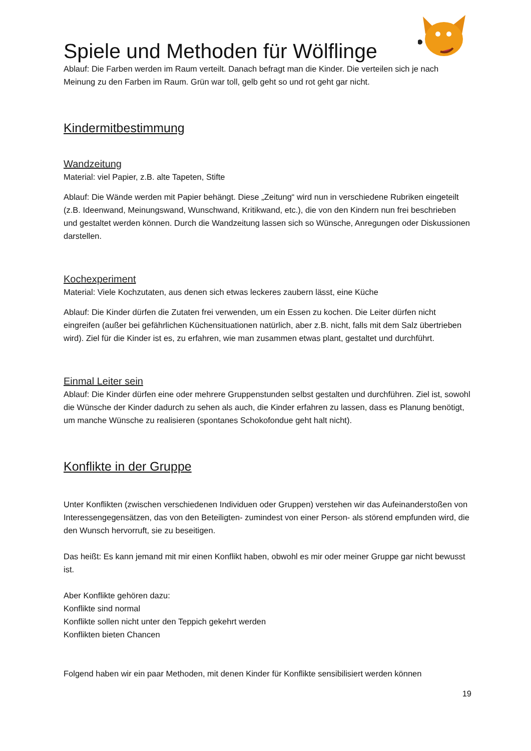Spiele und Methoden für Wölflinge
Ablauf: Die Farben werden im Raum verteilt. Danach befragt man die Kinder. Die verteilen sich je nach Meinung zu den Farben im Raum. Grün war toll, gelb geht so und rot geht gar nicht.
Kindermitbestimmung
Wandzeitung
Material: viel Papier, z.B. alte Tapeten, Stifte
Ablauf: Die Wände werden mit Papier behängt. Diese „Zeitung“ wird nun in verschiedene Rubriken eingeteilt (z.B. Ideenwand, Meinungswand, Wunschwand, Kritikwand, etc.), die von den Kindern nun frei beschrieben und gestaltet werden können. Durch die Wandzeitung lassen sich so Wünsche, Anregungen oder Diskussionen darstellen.
Kochexperiment
Material: Viele Kochzutaten, aus denen sich etwas leckeres zaubern lässt, eine Küche
Ablauf: Die Kinder dürfen die Zutaten frei verwenden, um ein Essen zu kochen. Die Leiter dürfen nicht eingreifen (außer bei gefährlichen Küchensituationen natürlich, aber z.B. nicht, falls mit dem Salz übertrieben wird). Ziel für die Kinder ist es, zu erfahren, wie man zusammen etwas plant, gestaltet und durchführt.
Einmal Leiter sein
Ablauf: Die Kinder dürfen eine oder mehrere Gruppenstunden selbst gestalten und durchführen. Ziel ist, sowohl die Wünsche der Kinder dadurch zu sehen als auch, die Kinder erfahren zu lassen, dass es Planung benötigt, um manche Wünsche zu realisieren (spontanes Schokofondue geht halt nicht).
Konflikte in der Gruppe
Unter Konflikten (zwischen verschiedenen Individuen oder Gruppen) verstehen wir das Aufeinanderstoßen von Interessengegensätzen, das von den Beteiligten- zumindest von einer Person- als störend empfunden wird, die den Wunsch hervorruft, sie zu beseitigen.
Das heißt: Es kann jemand mit mir einen Konflikt haben, obwohl es mir oder meiner Gruppe gar nicht bewusst ist.
Aber Konflikte gehören dazu:
Konflikte sind normal
Konflikte sollen nicht unter den Teppich gekehrt werden
Konflikten bieten Chancen
Folgend haben wir ein paar Methoden, mit denen Kinder für Konflikte sensibilisiert werden können
19